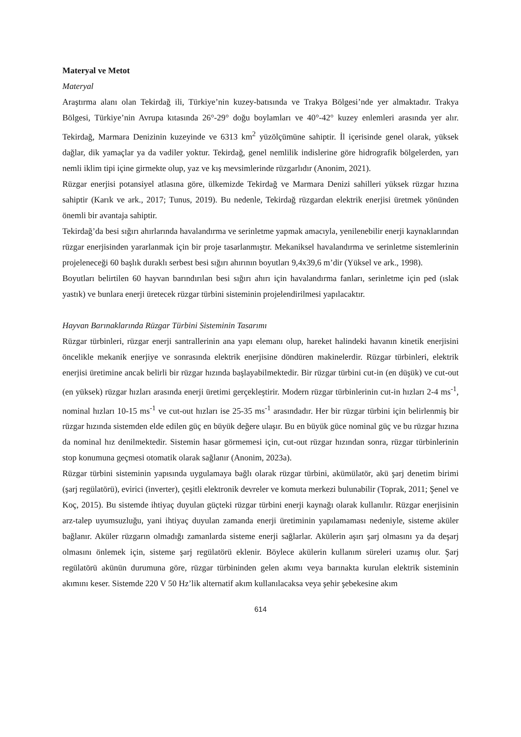Materyal ve Metot
Materyal
Araştırma alanı olan Tekirdağ ili, Türkiye’nin kuzey-batısında ve Trakya Bölgesi’nde yer almaktadır. Trakya Bölgesi, Türkiye’nin Avrupa kıtasında 26°-29° doğu boylamları ve 40°-42° kuzey enlemleri arasında yer alır. Tekirdağ, Marmara Denizinin kuzeyinde ve 6313 km<sup>2</sup> yüzölçümüne sahiptir. İl içerisinde genel olarak, yüksek dağlar, dik yamaçlar ya da vadiler yoktur. Tekirdağ, genel nemlilik indislerine göre hidrografik bölgelerden, yarı nemli iklim tipi içine girmekte olup, yaz ve kış mevsimlerinde rüzgarlıdır (Anonim, 2021).
Rüzgar enerjisi potansiyel atlasına göre, ülkemizde Tekirdağ ve Marmara Denizi sahilleri yüksek rüzgar hızına sahiptir (Karık ve ark., 2017; Tunus, 2019). Bu nedenle, Tekirdağ rüzgardan elektrik enerjisi üretmek yönünden önemli bir avantaja sahiptir.
Tekirdağ’da besi sığırı ahırlarında havalandırma ve serinletme yapmak amacıyla, yenilenebilir enerji kaynaklarından rüzgar enerjisinden yararlanmak için bir proje tasarlanmıştır. Mekaniksel havalandırma ve serinletme sistemlerinin projeleneceği 60 başlık duraklı serbest besi sığırı ahırının boyutları 9,4x39,6 m’dir (Yüksel ve ark., 1998).
Boyutları belirtilen 60 hayvan barındırılan besi sığırı ahırı için havalandırma fanları, serinletme için ped (ıslak yastık) ve bunlara enerji üretecek rüzgar türbini sisteminin projelendirilmesi yapılacaktır.
Hayvan Barınaklarında Rüzgar Türbini Sisteminin Tasarımı
Rüzgar türbinleri, rüzgar enerji santrallerinin ana yapı elemanı olup, hareket halindeki havanın kinetik enerjisini öncelikle mekanik enerjiye ve sonrasında elektrik enerjisine döndüren makinelerdir. Rüzgar türbinleri, elektrik enerjisi üretimine ancak belirli bir rüzgar hızında başlayabilmektedir. Bir rüzgar türbini cut-in (en düşük) ve cut-out (en yüksek) rüzgar hızları arasında enerji üretimi gerçekleştirir. Modern rüzgar türbinlerinin cut-in hızları 2-4 ms<sup>-1</sup>, nominal hızları 10-15 ms<sup>-1</sup> ve cut-out hızları ise 25-35 ms<sup>-1</sup> arasındadır. Her bir rüzgar türbini için belirlenmiş bir rüzgar hızında sistemden elde edilen güç en büyük değere ulaşır. Bu en büyük güce nominal güç ve bu rüzgar hızına da nominal hız denilmektedir. Sistemin hasar görmemesi için, cut-out rüzgar hızından sonra, rüzgar türbinlerinin stop konumuna geçmesi otomatik olarak sağlanır (Anonim, 2023a).
Rüzgar türbini sisteminin yapısında uygulamaya bağlı olarak rüzgar türbini, akümülatör, akü şarj denetim birimi (şarj regülatörü), evirici (inverter), çeşitli elektronik devreler ve komuta merkezi bulunabilir (Toprak, 2011; Şenel ve Koç, 2015). Bu sistemde ihtiyaç duyulan güçteki rüzgar türbini enerji kaynağı olarak kullanılır. Rüzgar enerjisinin arz-talep uyumsuzluğu, yani ihtiyaç duyulan zamanda enerji üretiminin yapılamaması nedeniyle, sisteme aküler bağlanır. Aküler rüzgarın olmadığı zamanlarda sisteme enerji sağlarlar. Akülerin aşırı şarj olmasını ya da deşarj olmasını önlemek için, sisteme şarj regülatörü eklenir. Böylece akülerin kullanım süreleri uzamış olur. Şarj regülatörü akünün durumuna göre, rüzgar türbininden gelen akımı veya barınakta kurulan elektrik sisteminin akımını keser. Sistemde 220 V 50 Hz’lik alternatif akım kullanılacaksa veya şehir şebekesine akım
614